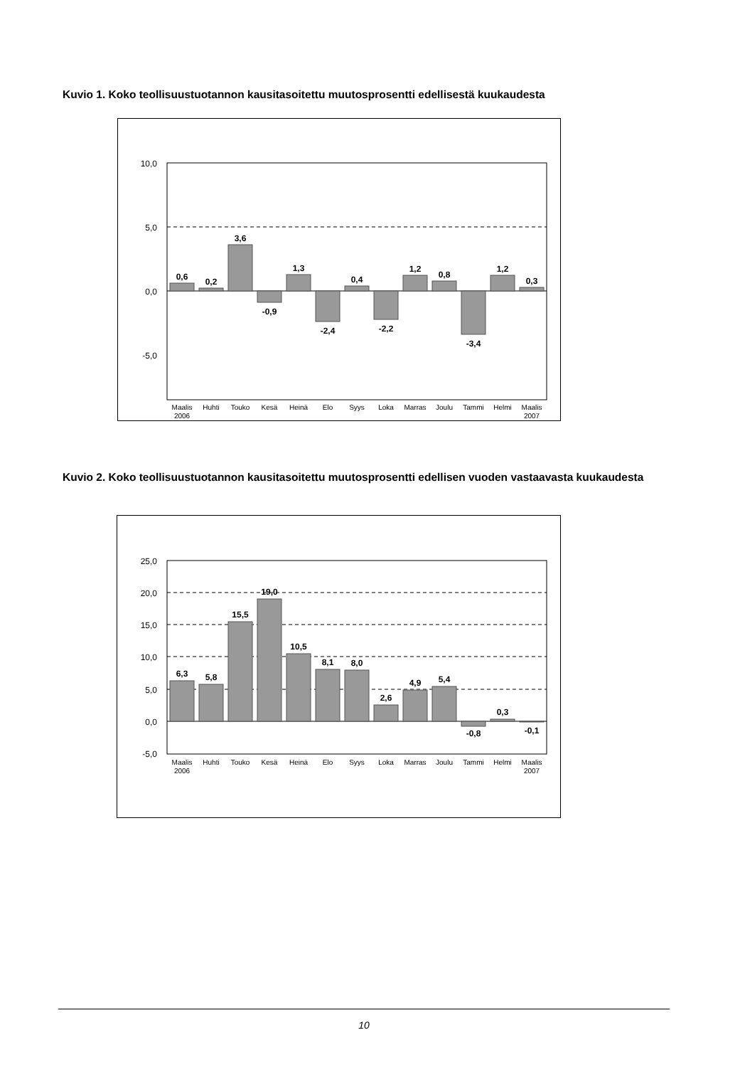Kuvio 1. Koko teollisuustuotannon kausitasoitettu muutosprosentti edellisestä kuukaudesta
10,0
5,0
0,0
-5,0
0,6
0,2
3,6
-0,9
1,3
-2,4
0,4
-2,2
1,2
0,8
-3,4
1,2
0,3
Maalis
Huhti
Touko
Kesä
Heinä
Elo
Syys
Loka
Marras
Joulu
Tammi
Helmi
Maalis
2006
2007
Kuvio 2. Koko teollisuustuotannon kausitasoitettu muutosprosentti edellisen vuoden vastaavasta kuukaudesta
25,0
20,0
15,0
10,0
5,0
0,0
-5,0
6,3
5,8
15,5
19,0
10,5
8,1
8,0
2,6
4,9
5,4
-0,8
0,3
-0,1
Maalis
Huhti
Touko
Kesä
Heinä
Elo
Syys
Loka
Marras
Joulu
Tammi
Helmi
Maalis
2006
2007
10